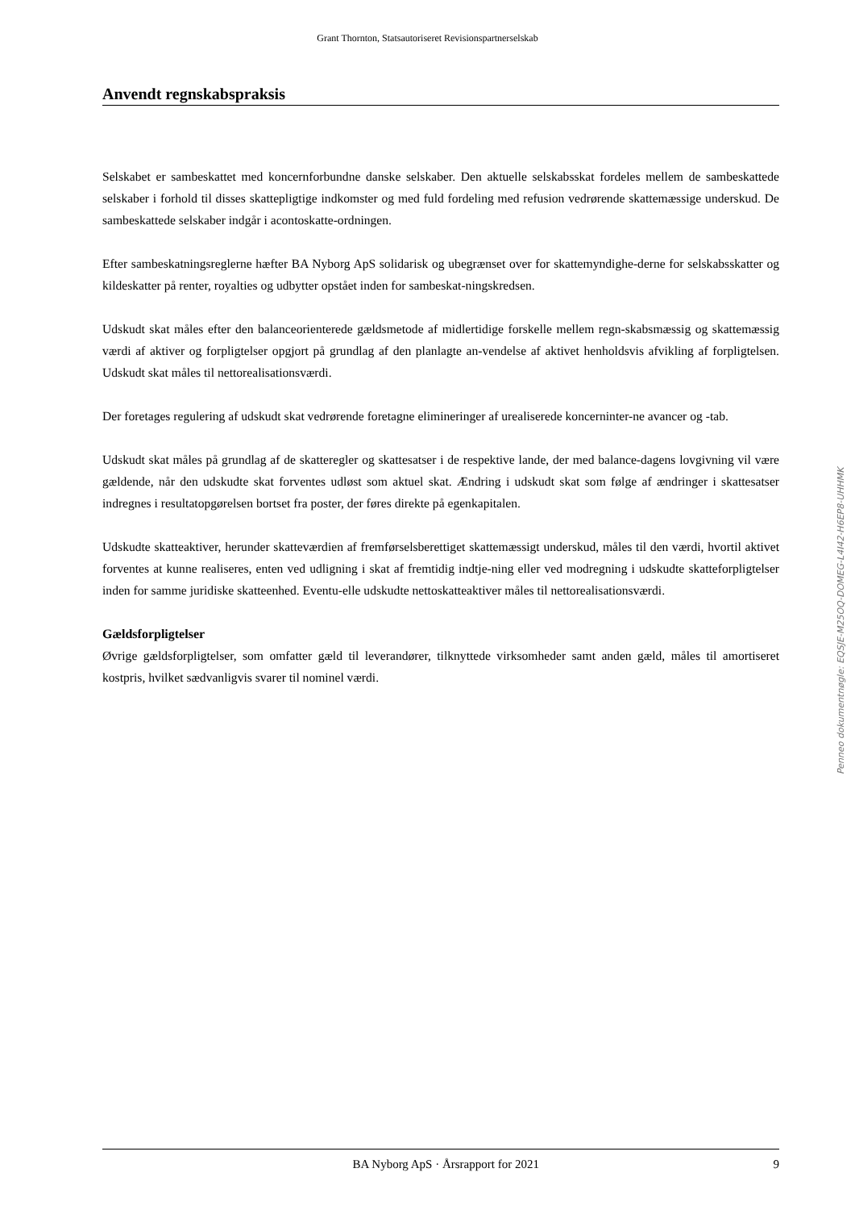Grant Thornton, Statsautoriseret Revisionspartnerselskab
Anvendt regnskabspraksis
Selskabet er sambeskattet med koncernforbundne danske selskaber. Den aktuelle selskabsskat fordeles mellem de sambeskattede selskaber i forhold til disses skattepligtige indkomster og med fuld fordeling med refusion vedrørende skattemæssige underskud. De sambeskattede selskaber indgår i acontoskatte-ordningen.
Efter sambeskatningsreglerne hæfter BA Nyborg ApS solidarisk og ubegrænset over for skattemyndighe-derne for selskabsskatter og kildeskatter på renter, royalties og udbytter opstået inden for sambeskat-ningskredsen.
Udskudt skat måles efter den balanceorienterede gældsmetode af midlertidige forskelle mellem regn-skabsmæssig og skattemæssig værdi af aktiver og forpligtelser opgjort på grundlag af den planlagte an-vendelse af aktivet henholdsvis afvikling af forpligtelsen. Udskudt skat måles til nettorealisationsværdi.
Der foretages regulering af udskudt skat vedrørende foretagne elimineringer af urealiserede koncerninter-ne avancer og -tab.
Udskudt skat måles på grundlag af de skatteregler og skattesatser i de respektive lande, der med balance-dagens lovgivning vil være gældende, når den udskudte skat forventes udløst som aktuel skat. Ændring i udskudt skat som følge af ændringer i skattesatser indregnes i resultatopgørelsen bortset fra poster, der føres direkte på egenkapitalen.
Udskudte skatteaktiver, herunder skatteværdien af fremførselsberettiget skattemæssigt underskud, måles til den værdi, hvortil aktivet forventes at kunne realiseres, enten ved udligning i skat af fremtidig indtje-ning eller ved modregning i udskudte skatteforpligtelser inden for samme juridiske skatteenhed. Eventu-elle udskudte nettoskatteaktiver måles til nettorealisationsværdi.
Gældsforpligtelser
Øvrige gældsforpligtelser, som omfatter gæld til leverandører, tilknyttede virksomheder samt anden gæld, måles til amortiseret kostpris, hvilket sædvanligvis svarer til nominel værdi.
Penneo dokumentnøgle: EQSJE-M25OQ-DOMEG-L4I42-H6EP8-UHHMK
BA Nyborg ApS · Årsrapport for 2021 9